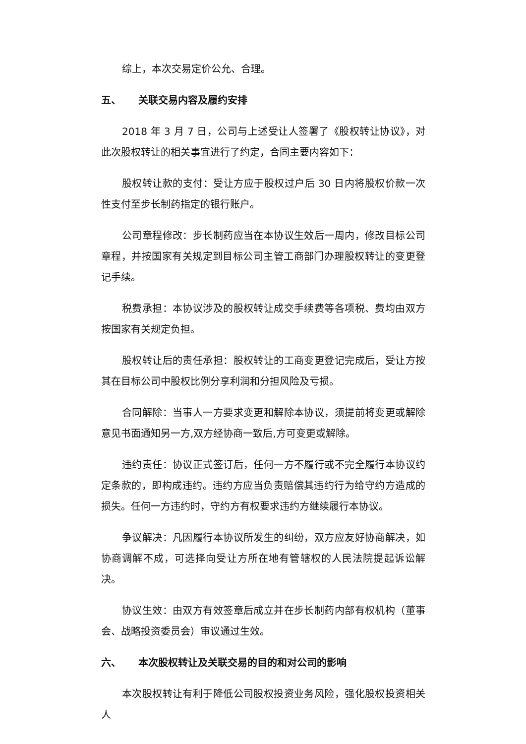综上，本次交易定价公允、合理。
五、 关联交易内容及履约安排
2018 年 3 月 7 日，公司与上述受让人签署了《股权转让协议》，对此次股权转让的相关事宜进行了约定，合同主要内容如下：
股权转让款的支付：受让方应于股权过户后 30 日内将股权价款一次性支付至步长制药指定的银行账户。
公司章程修改：步长制药应当在本协议生效后一周内，修改目标公司章程，并按国家有关规定到目标公司主管工商部门办理股权转让的变更登记手续。
税费承担：本协议涉及的股权转让成交手续费等各项税、费均由双方按国家有关规定负担。
股权转让后的责任承担：股权转让的工商变更登记完成后，受让方按其在目标公司中股权比例分享利润和分担风险及亏损。
合同解除：当事人一方要求变更和解除本协议，须提前将变更或解除意见书面通知另一方,双方经协商一致后,方可变更或解除。
违约责任：协议正式签订后，任何一方不履行或不完全履行本协议约定条款的，即构成违约。违约方应当负责赔偿其违约行为给守约方造成的损失。任何一方违约时，守约方有权要求违约方继续履行本协议。
争议解决：凡因履行本协议所发生的纠纷，双方应友好协商解决，如协商调解不成，可选择向受让方所在地有管辖权的人民法院提起诉讼解决。
协议生效：由双方有效签章后成立并在步长制药内部有权机构（董事会、战略投资委员会）审议通过生效。
六、 本次股权转让及关联交易的目的和对公司的影响
本次股权转让有利于降低公司股权投资业务风险，强化股权投资相关人